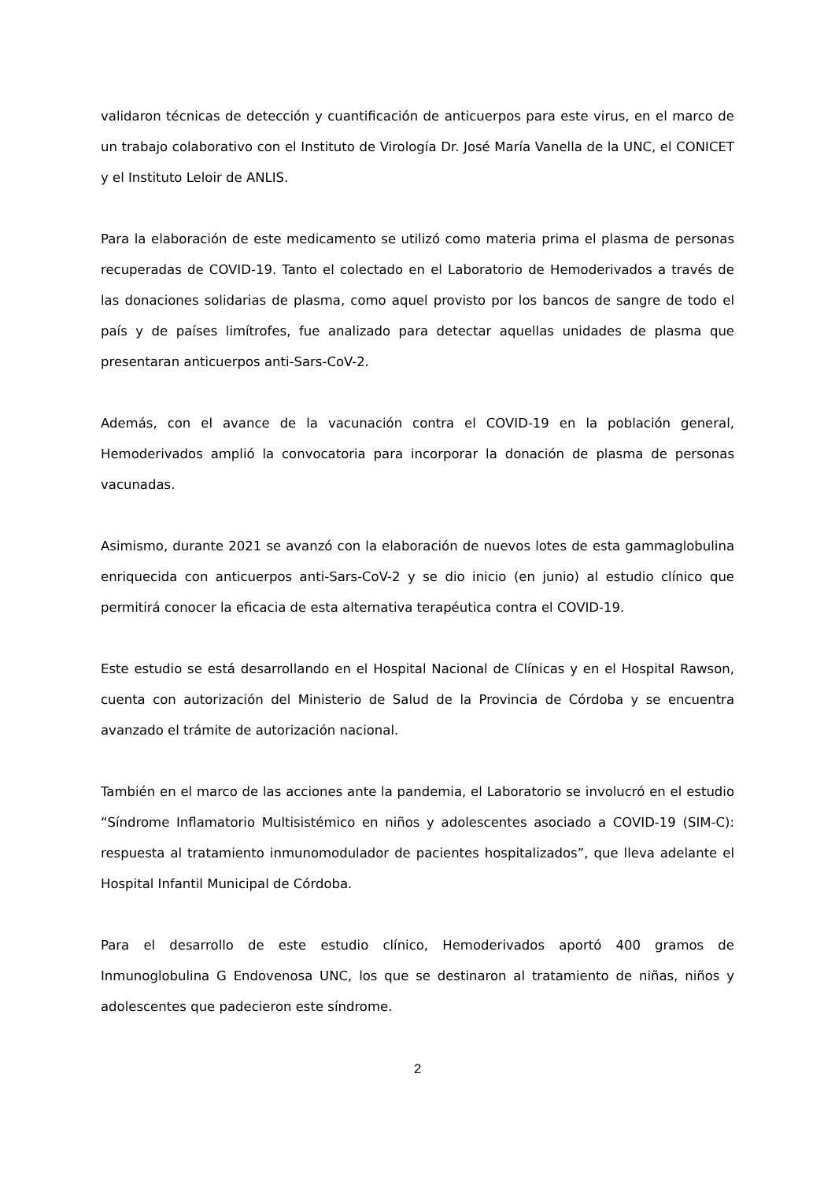validaron técnicas de detección y cuantificación de anticuerpos para este virus, en el marco de un trabajo colaborativo con el Instituto de Virología Dr. José María Vanella de la UNC, el CONICET y el Instituto Leloir de ANLIS.
Para la elaboración de este medicamento se utilizó como materia prima el plasma de personas recuperadas de COVID-19. Tanto el colectado en el Laboratorio de Hemoderivados a través de las donaciones solidarias de plasma, como aquel provisto por los bancos de sangre de todo el país y de países limítrofes, fue analizado para detectar aquellas unidades de plasma que presentaran anticuerpos anti-Sars-CoV-2.
Además, con el avance de la vacunación contra el COVID-19 en la población general, Hemoderivados amplió la convocatoria para incorporar la donación de plasma de personas vacunadas.
Asimismo, durante 2021 se avanzó con la elaboración de nuevos lotes de esta gammaglobulina enriquecida con anticuerpos anti-Sars-CoV-2 y se dio inicio (en junio) al estudio clínico que permitirá conocer la eficacia de esta alternativa terapéutica contra el COVID-19.
Este estudio se está desarrollando en el Hospital Nacional de Clínicas y en el Hospital Rawson, cuenta con autorización del Ministerio de Salud de la Provincia de Córdoba y se encuentra avanzado el trámite de autorización nacional.
También en el marco de las acciones ante la pandemia, el Laboratorio se involucró en el estudio “Síndrome Inflamatorio Multisistémico en niños y adolescentes asociado a COVID-19 (SIM-C): respuesta al tratamiento inmunomodulador de pacientes hospitalizados”, que lleva adelante el Hospital Infantil Municipal de Córdoba.
Para el desarrollo de este estudio clínico, Hemoderivados aportó 400 gramos de Inmunoglobulina G Endovenosa UNC, los que se destinaron al tratamiento de niñas, niños y adolescentes que padecieron este síndrome.
2